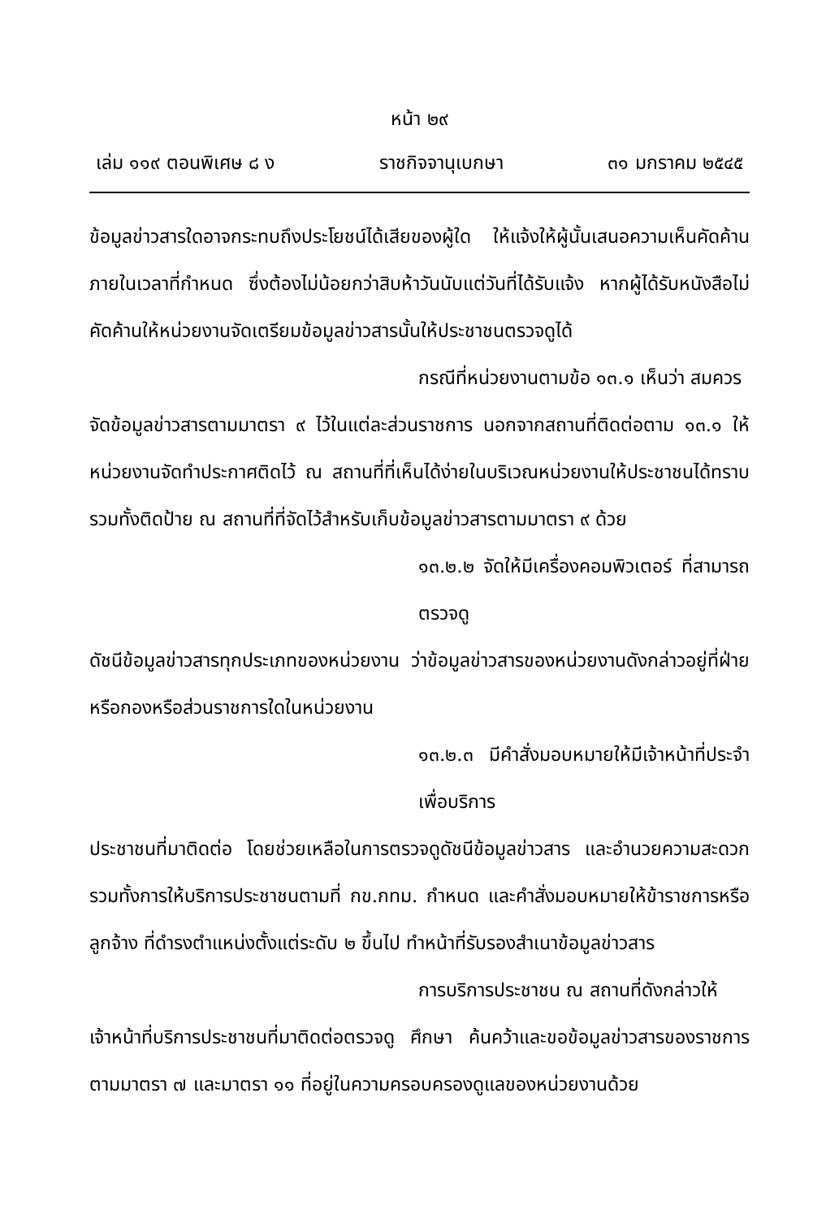หน้า ๒๙
เล่ม ๑๑๙ ตอนพิเศษ ๘ ง ราชกิจจานุเบกษา ๓๑ มกราคม ๒๕๔๕
ข้อมูลข่าวสารใดอาจกระทบถึงประโยชน์ได้เสียของผู้ใด ให้แจ้งให้ผู้นั้นเสนอความเห็นคัดค้านภายในเวลาที่กำหนด ซึ่งต้องไม่น้อยกว่าสิบห้าวันนับแต่วันที่ได้รับแจ้ง หากผู้ได้รับหนังสือไม่คัดค้านให้หน่วยงานจัดเตรียมข้อมูลข่าวสารนั้นให้ประชาชนตรวจดูได้
กรณีที่หน่วยงานตามข้อ ๑๓.๑ เห็นว่า สมควร
จัดข้อมูลข่าวสารตามมาตรา ๙ ไว้ในแต่ละส่วนราชการ นอกจากสถานที่ติดต่อตาม ๑๓.๑ ให้หน่วยงานจัดทำประกาศติดไว้ ณ สถานที่ที่เห็นได้ง่ายในบริเวณหน่วยงานให้ประชาชนได้ทราบ รวมทั้งติดป้าย ณ สถานที่ที่จัดไว้สำหรับเก็บข้อมูลข่าวสารตามมาตรา ๙ ด้วย
๑๓.๒.๒ จัดให้มีเครื่องคอมพิวเตอร์ ที่สามารถตรวจดู
ดัชนีข้อมูลข่าวสารทุกประเภทของหน่วยงาน ว่าข้อมูลข่าวสารของหน่วยงานดังกล่าวอยู่ที่ฝ่ายหรือกองหรือส่วนราชการใดในหน่วยงาน
๑๓.๒.๓ มีคำสั่งมอบหมายให้มีเจ้าหน้าที่ประจำเพื่อบริการ
ประชาชนที่มาติดต่อ โดยช่วยเหลือในการตรวจดูดัชนีข้อมูลข่าวสาร และอำนวยความสะดวก รวมทั้งการให้บริการประชาชนตามที่ กข.กทม. กำหนด และคำสั่งมอบหมายให้ข้าราชการหรือลูกจ้าง ที่ดำรงตำแหน่งตั้งแต่ระดับ ๒ ขึ้นไป ทำหน้าที่รับรองสำเนาข้อมูลข่าวสาร
การบริการประชาชน ณ สถานที่ดังกล่าวให้
เจ้าหน้าที่บริการประชาชนที่มาติดต่อตรวจดู ศึกษา ค้นคว้าและขอข้อมูลข่าวสารของราชการตามมาตรา ๗ และมาตรา ๑๑ ที่อยู่ในความครอบครองดูแลของหน่วยงานด้วย